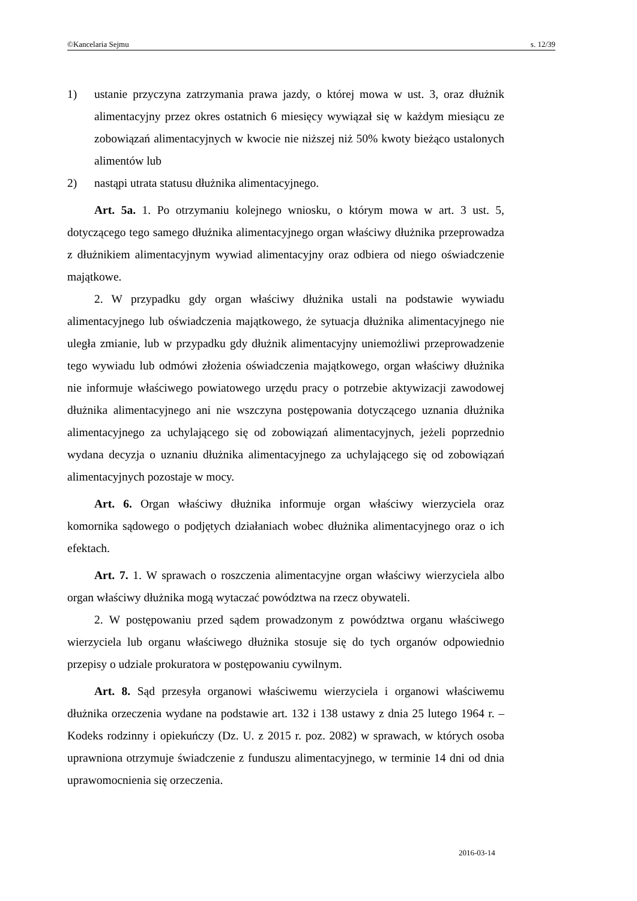©Kancelaria Sejmu s. 12/39
1) ustanie przyczyna zatrzymania prawa jazdy, o której mowa w ust. 3, oraz dłużnik alimentacyjny przez okres ostatnich 6 miesięcy wywiązał się w każdym miesiącu ze zobowiązań alimentacyjnych w kwocie nie niższej niż 50% kwoty bieżąco ustalonych alimentów lub
2) nastąpi utrata statusu dłużnika alimentacyjnego.
Art. 5a. 1. Po otrzymaniu kolejnego wniosku, o którym mowa w art. 3 ust. 5, dotyczącego tego samego dłużnika alimentacyjnego organ właściwy dłużnika przeprowadza z dłużnikiem alimentacyjnym wywiad alimentacyjny oraz odbiera od niego oświadczenie majątkowe.
2. W przypadku gdy organ właściwy dłużnika ustali na podstawie wywiadu alimentacyjnego lub oświadczenia majątkowego, że sytuacja dłużnika alimentacyjnego nie uległa zmianie, lub w przypadku gdy dłużnik alimentacyjny uniemożliwi przeprowadzenie tego wywiadu lub odmówi złożenia oświadczenia majątkowego, organ właściwy dłużnika nie informuje właściwego powiatowego urzędu pracy o potrzebie aktywizacji zawodowej dłużnika alimentacyjnego ani nie wszczyna postępowania dotyczącego uznania dłużnika alimentacyjnego za uchylającego się od zobowiązań alimentacyjnych, jeżeli poprzednio wydana decyzja o uznaniu dłużnika alimentacyjnego za uchylającego się od zobowiązań alimentacyjnych pozostaje w mocy.
Art. 6. Organ właściwy dłużnika informuje organ właściwy wierzyciela oraz komornika sądowego o podjętych działaniach wobec dłużnika alimentacyjnego oraz o ich efektach.
Art. 7. 1. W sprawach o roszczenia alimentacyjne organ właściwy wierzyciela albo organ właściwy dłużnika mogą wytaczać powództwa na rzecz obywateli.
2. W postępowaniu przed sądem prowadzonym z powództwa organu właściwego wierzyciela lub organu właściwego dłużnika stosuje się do tych organów odpowiednio przepisy o udziale prokuratora w postępowaniu cywilnym.
Art. 8. Sąd przesyła organowi właściwemu wierzyciela i organowi właściwemu dłużnika orzeczenia wydane na podstawie art. 132 i 138 ustawy z dnia 25 lutego 1964 r. – Kodeks rodzinny i opiekuńczy (Dz. U. z 2015 r. poz. 2082) w sprawach, w których osoba uprawniona otrzymuje świadczenie z funduszu alimentacyjnego, w terminie 14 dni od dnia uprawomocnienia się orzeczenia.
2016-03-14